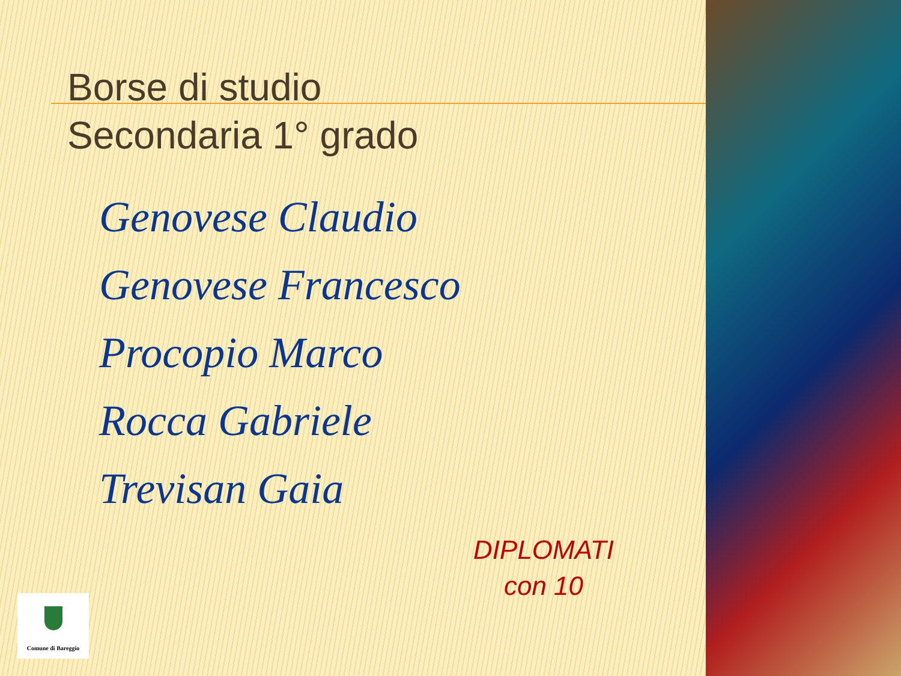Borse di studio
Secondaria 1° grado
Genovese Claudio
Genovese Francesco
Procopio Marco
Rocca Gabriele
Trevisan Gaia
DIPLOMATI
con 10
Comune di Bareggio